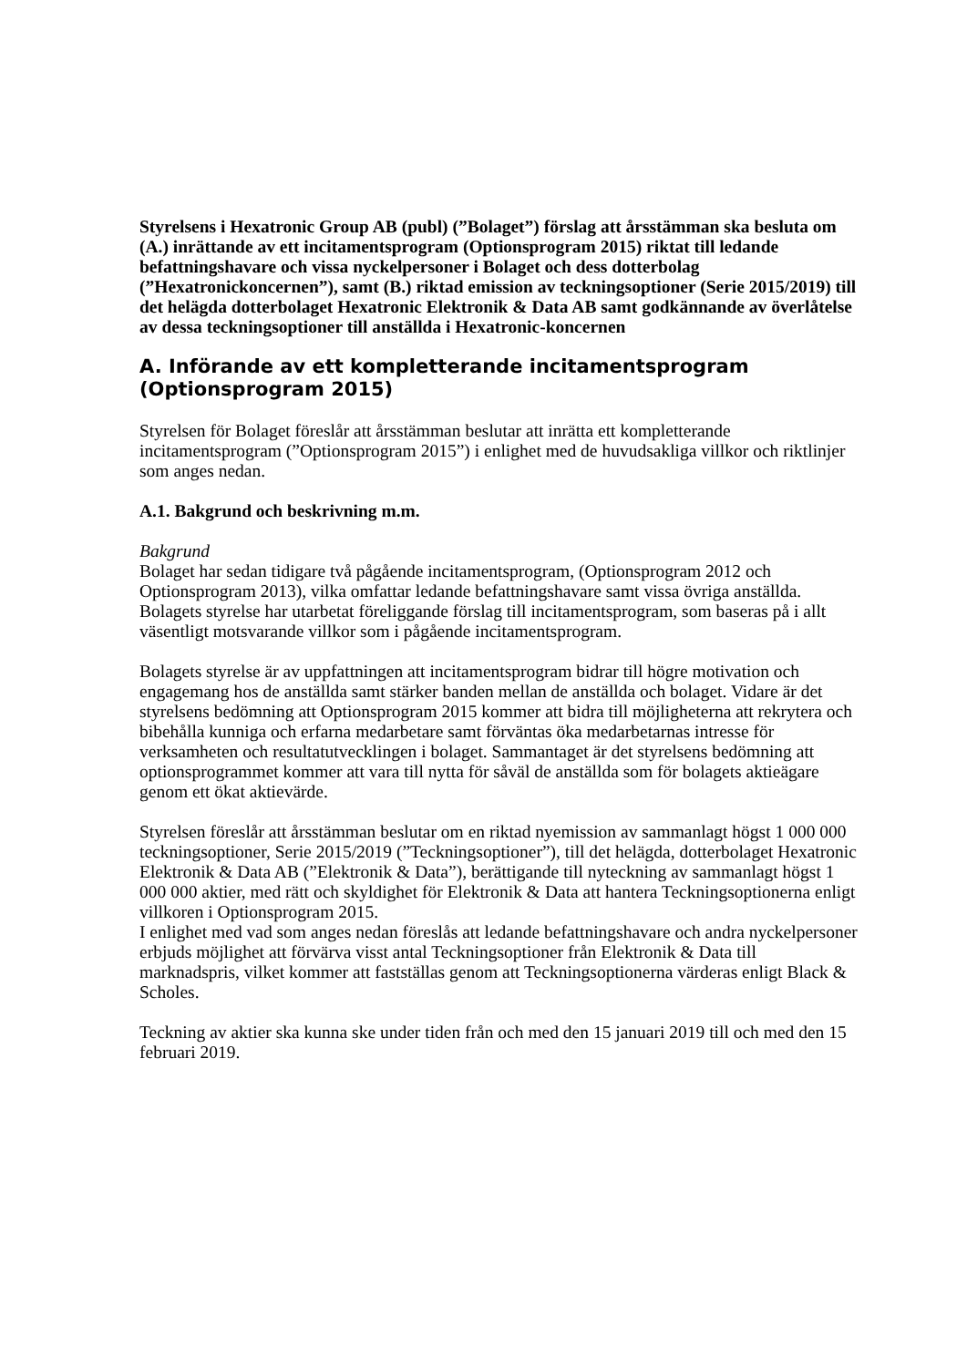Styrelsens i Hexatronic Group AB (publ) (”Bolaget”) förslag att årsstämman ska besluta om (A.) inrättande av ett incitamentsprogram (Optionsprogram 2015) riktat till ledande befattningshavare och vissa nyckelpersoner i Bolaget och dess dotterbolag (”Hexatronickoncernen”), samt (B.) riktad emission av teckningsoptioner (Serie 2015/2019) till det helägda dotterbolaget Hexatronic Elektronik & Data AB samt godkännande av överlåtelse av dessa teckningsoptioner till anställda i Hexatronic-koncernen
A. Införande av ett kompletterande incitamentsprogram (Optionsprogram 2015)
Styrelsen för Bolaget föreslår att årsstämman beslutar att inrätta ett kompletterande incitamentsprogram (”Optionsprogram 2015”) i enlighet med de huvudsakliga villkor och riktlinjer som anges nedan.
A.1. Bakgrund och beskrivning m.m.
Bakgrund
Bolaget har sedan tidigare två pågående incitamentsprogram, (Optionsprogram 2012 och Optionsprogram 2013), vilka omfattar ledande befattningshavare samt vissa övriga anställda. Bolagets styrelse har utarbetat föreliggande förslag till incitamentsprogram, som baseras på i allt väsentligt motsvarande villkor som i pågående incitamentsprogram.
Bolagets styrelse är av uppfattningen att incitamentsprogram bidrar till högre motivation och engagemang hos de anställda samt stärker banden mellan de anställda och bolaget. Vidare är det styrelsens bedömning att Optionsprogram 2015 kommer att bidra till möjligheterna att rekrytera och bibehålla kunniga och erfarna medarbetare samt förväntas öka medarbetarnas intresse för verksamheten och resultatutvecklingen i bolaget. Sammantaget är det styrelsens bedömning att optionsprogrammet kommer att vara till nytta för såväl de anställda som för bolagets aktieägare genom ett ökat aktievärde.
Styrelsen föreslår att årsstämman beslutar om en riktad nyemission av sammanlagt högst 1 000 000 teckningsoptioner, Serie 2015/2019 (”Teckningsoptioner”), till det helägda, dotterbolaget Hexatronic Elektronik & Data AB (”Elektronik & Data”), berättigande till nyteckning av sammanlagt högst 1 000 000 aktier, med rätt och skyldighet för Elektronik & Data att hantera Teckningsoptionerna enligt villkoren i Optionsprogram 2015.
I enlighet med vad som anges nedan föreslås att ledande befattningshavare och andra nyckelpersoner erbjuds möjlighet att förvärva visst antal Teckningsoptioner från Elektronik & Data till marknadspris, vilket kommer att fastställas genom att Teckningsoptionerna värderas enligt Black & Scholes.
Teckning av aktier ska kunna ske under tiden från och med den 15 januari 2019 till och med den 15 februari 2019.